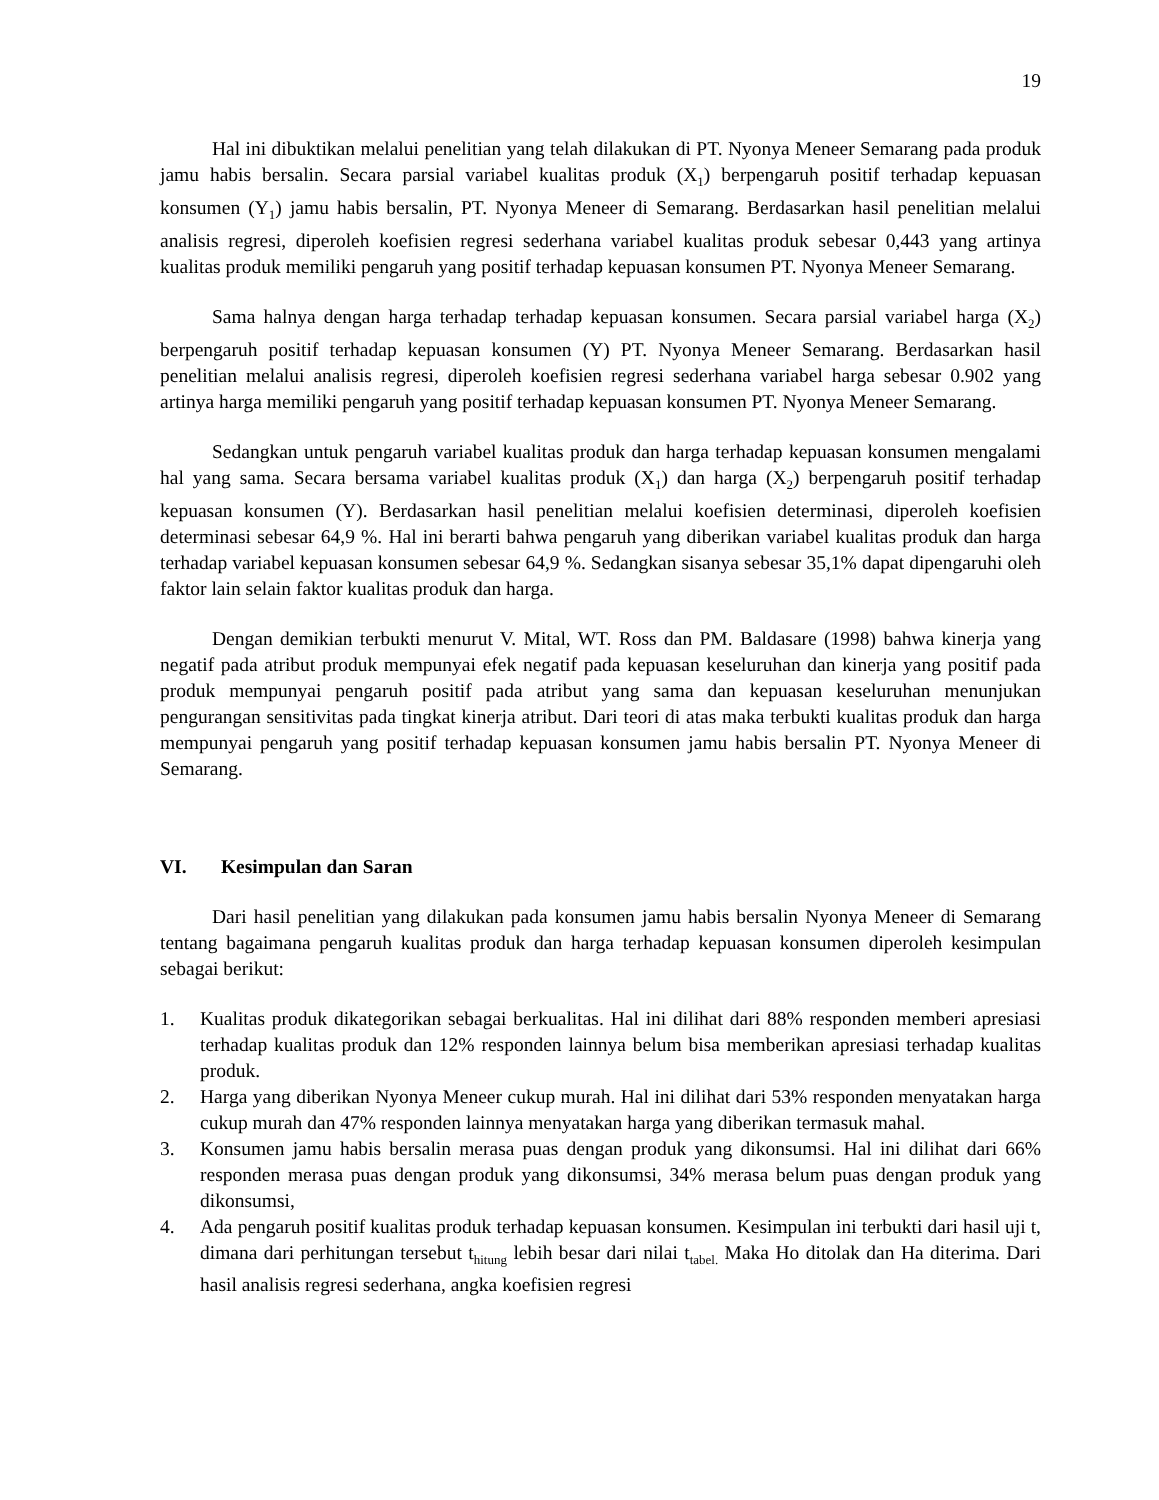19
Hal ini dibuktikan melalui penelitian yang telah dilakukan di PT. Nyonya Meneer Semarang pada produk jamu habis bersalin. Secara parsial variabel kualitas produk (X<sub>1</sub>) berpengaruh positif terhadap kepuasan konsumen (Y<sub>1</sub>) jamu habis bersalin, PT. Nyonya Meneer di Semarang. Berdasarkan hasil penelitian melalui analisis regresi, diperoleh koefisien regresi sederhana variabel kualitas produk sebesar 0,443 yang artinya kualitas produk memiliki pengaruh yang positif terhadap kepuasan konsumen PT. Nyonya Meneer Semarang.
Sama halnya dengan harga terhadap terhadap kepuasan konsumen. Secara parsial variabel harga (X<sub>2</sub>) berpengaruh positif terhadap kepuasan konsumen (Y) PT. Nyonya Meneer Semarang. Berdasarkan hasil penelitian melalui analisis regresi, diperoleh koefisien regresi sederhana variabel harga sebesar 0.902 yang artinya harga memiliki pengaruh yang positif terhadap kepuasan konsumen PT. Nyonya Meneer Semarang.
Sedangkan untuk pengaruh variabel kualitas produk dan harga terhadap kepuasan konsumen mengalami hal yang sama. Secara bersama variabel kualitas produk (X<sub>1</sub>) dan harga (X<sub>2</sub>) berpengaruh positif terhadap kepuasan konsumen (Y). Berdasarkan hasil penelitian melalui koefisien determinasi, diperoleh koefisien determinasi sebesar 64,9 %. Hal ini berarti bahwa pengaruh yang diberikan variabel kualitas produk dan harga terhadap variabel kepuasan konsumen sebesar 64,9 %. Sedangkan sisanya sebesar 35,1% dapat dipengaruhi oleh faktor lain selain faktor kualitas produk dan harga.
Dengan demikian terbukti menurut V. Mital, WT. Ross dan PM. Baldasare (1998) bahwa kinerja yang negatif pada atribut produk mempunyai efek negatif pada kepuasan keseluruhan dan kinerja yang positif pada produk mempunyai pengaruh positif pada atribut yang sama dan kepuasan keseluruhan menunjukan pengurangan sensitivitas pada tingkat kinerja atribut. Dari teori di atas maka terbukti kualitas produk dan harga mempunyai pengaruh yang positif terhadap kepuasan konsumen jamu habis bersalin PT. Nyonya Meneer di Semarang.
VI. Kesimpulan dan Saran
Dari hasil penelitian yang dilakukan pada konsumen jamu habis bersalin Nyonya Meneer di Semarang tentang bagaimana pengaruh kualitas produk dan harga terhadap kepuasan konsumen diperoleh kesimpulan sebagai berikut:
1. Kualitas produk dikategorikan sebagai berkualitas. Hal ini dilihat dari 88% responden memberi apresiasi terhadap kualitas produk dan 12% responden lainnya belum bisa memberikan apresiasi terhadap kualitas produk.
2. Harga yang diberikan Nyonya Meneer cukup murah. Hal ini dilihat dari 53% responden menyatakan harga cukup murah dan 47% responden lainnya menyatakan harga yang diberikan termasuk mahal.
3. Konsumen jamu habis bersalin merasa puas dengan produk yang dikonsumsi. Hal ini dilihat dari 66% responden merasa puas dengan produk yang dikonsumsi, 34% merasa belum puas dengan produk yang dikonsumsi,
4. Ada pengaruh positif kualitas produk terhadap kepuasan konsumen. Kesimpulan ini terbukti dari hasil uji t, dimana dari perhitungan tersebut t<sub>hitung</sub> lebih besar dari nilai t<sub>tabel.</sub> Maka Ho ditolak dan Ha diterima. Dari hasil analisis regresi sederhana, angka koefisien regresi